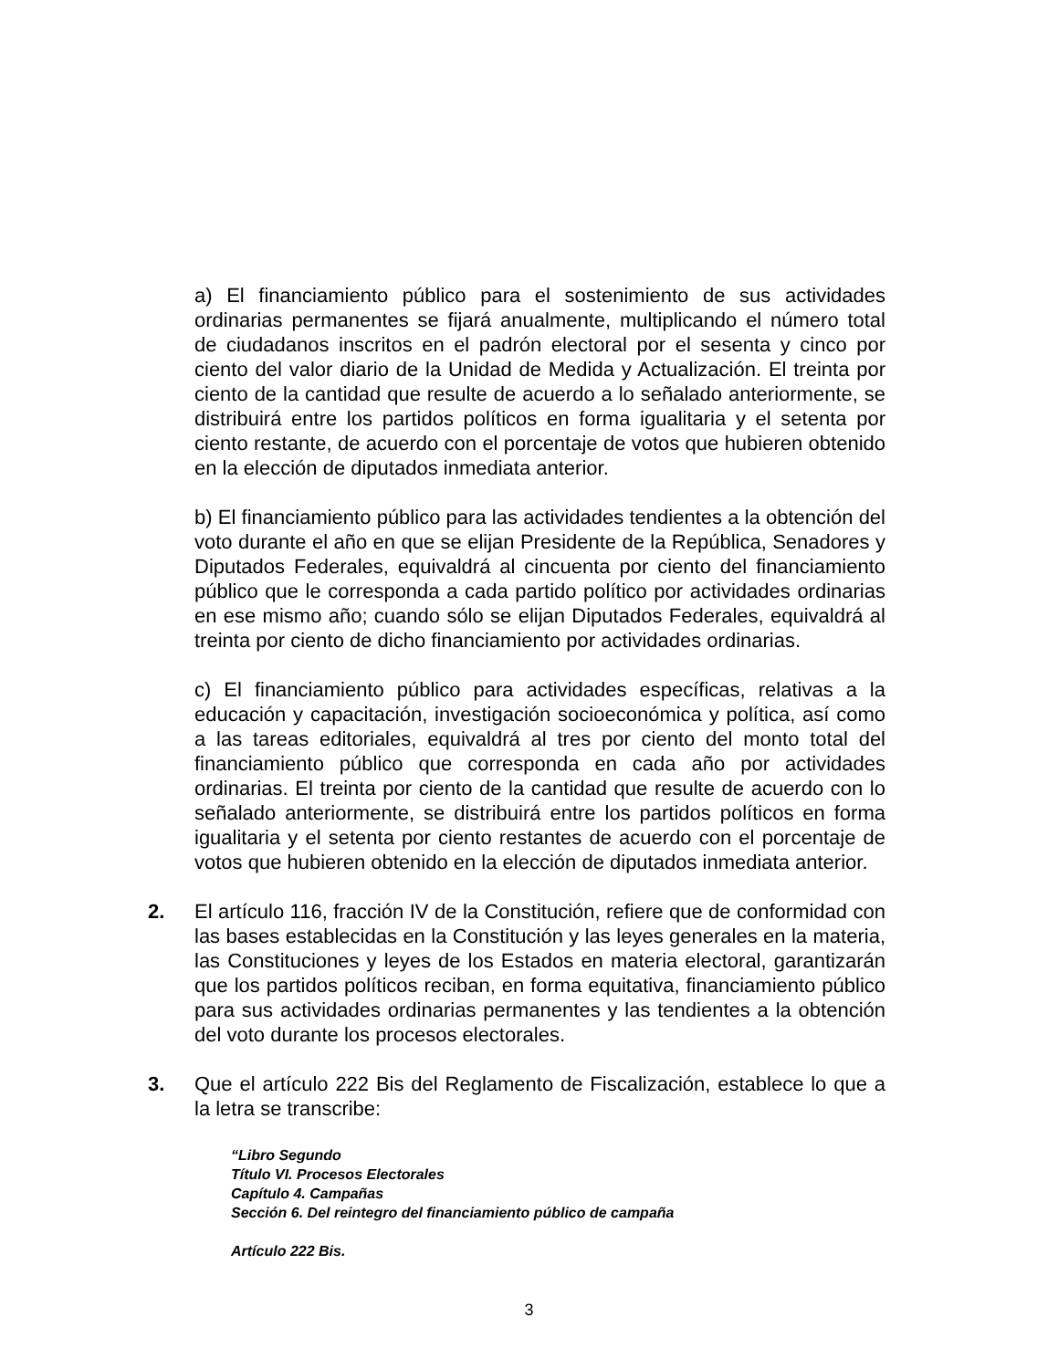a) El financiamiento público para el sostenimiento de sus actividades ordinarias permanentes se fijará anualmente, multiplicando el número total de ciudadanos inscritos en el padrón electoral por el sesenta y cinco por ciento del valor diario de la Unidad de Medida y Actualización. El treinta por ciento de la cantidad que resulte de acuerdo a lo señalado anteriormente, se distribuirá entre los partidos políticos en forma igualitaria y el setenta por ciento restante, de acuerdo con el porcentaje de votos que hubieren obtenido en la elección de diputados inmediata anterior.
b) El financiamiento público para las actividades tendientes a la obtención del voto durante el año en que se elijan Presidente de la República, Senadores y Diputados Federales, equivaldrá al cincuenta por ciento del financiamiento público que le corresponda a cada partido político por actividades ordinarias en ese mismo año; cuando sólo se elijan Diputados Federales, equivaldrá al treinta por ciento de dicho financiamiento por actividades ordinarias.
c) El financiamiento público para actividades específicas, relativas a la educación y capacitación, investigación socioeconómica y política, así como a las tareas editoriales, equivaldrá al tres por ciento del monto total del financiamiento público que corresponda en cada año por actividades ordinarias. El treinta por ciento de la cantidad que resulte de acuerdo con lo señalado anteriormente, se distribuirá entre los partidos políticos en forma igualitaria y el setenta por ciento restantes de acuerdo con el porcentaje de votos que hubieren obtenido en la elección de diputados inmediata anterior.
2. El artículo 116, fracción IV de la Constitución, refiere que de conformidad con las bases establecidas en la Constitución y las leyes generales en la materia, las Constituciones y leyes de los Estados en materia electoral, garantizarán que los partidos políticos reciban, en forma equitativa, financiamiento público para sus actividades ordinarias permanentes y las tendientes a la obtención del voto durante los procesos electorales.
3. Que el artículo 222 Bis del Reglamento de Fiscalización, establece lo que a la letra se transcribe:
“Libro Segundo
Título VI. Procesos Electorales
Capítulo 4. Campañas
Sección 6. Del reintegro del financiamiento público de campaña
Artículo 222 Bis.
3